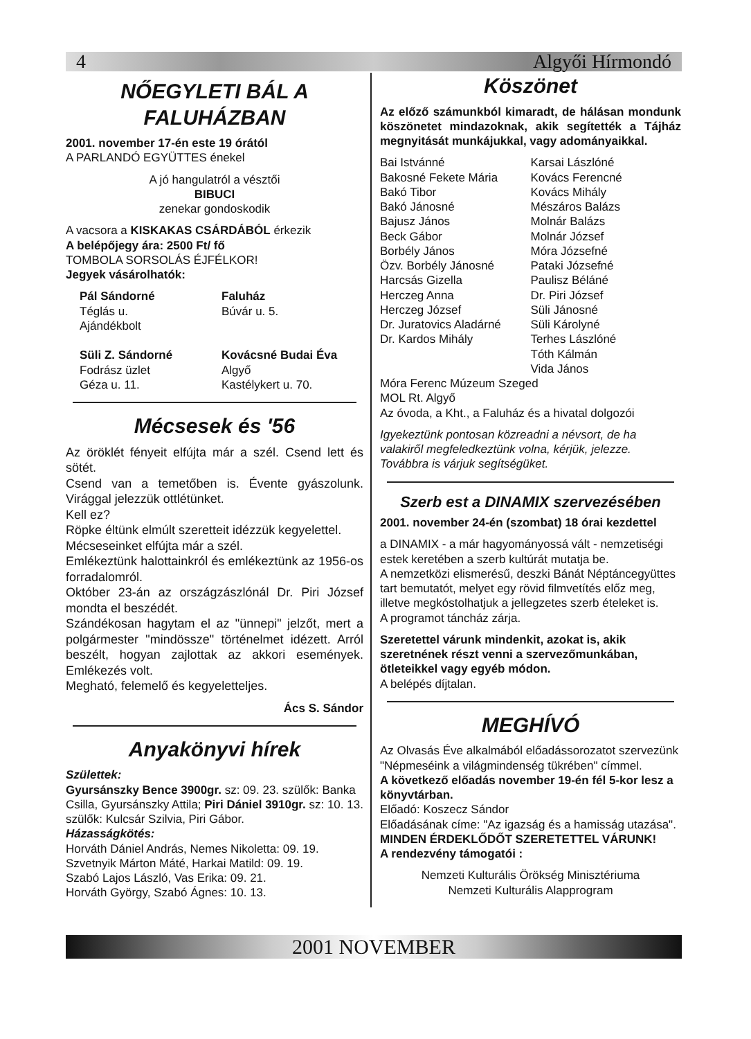4 Algyői Hírmondó
NŐEGYLETI BÁL A FALUHÁZBAN
2001. november 17-én este 19 órától
A PARLANDÓ EGYÜTTES énekel
A jó hangulatról a vésztői
BIBUCI
zenekar gondoskodik
A vacsora a KISKAKAS CSÁRDÁBÓL érkezik
A belépőjegy ára: 2500 Ft/ fő
TOMBOLA SORSOLÁS ÉJFÉLKOR!
Jegyek vásárolhatók:
Pál Sándorné
Téglás u.
Ajándékbolt
Süli Z. Sándorné
Fodrász üzlet
Géza u. 11.
Faluház
Búvár u. 5.
Kovácsné Budai Éva
Algyő
Kastélykert u. 70.
Mécsesek és '56
Az öröklét fényeit elfújta már a szél. Csend lett és sötét.
Csend van a temetőben is. Évente gyászolunk. Virággal jelezzük ottlétünket.
Kell ez?
Röpke éltünk elmúlt szeretteit idézzük kegyelettel.
Mécseseinket elfújta már a szél.
Emlékeztünk halottainkról és emlékeztünk az 1956-os forradalomról.
Október 23-án az országzászlónál Dr. Piri József mondta el beszédét.
Szándékosan hagytam el az "ünnepi" jelzőt, mert a polgármester "mindössze" történelmet idézett. Arról beszélt, hogyan zajlottak az akkori események. Emlékezés volt.
Megható, felemelő és kegyeletteljes.
Ács S. Sándor
Anyakönyvi hírek
Születtek:
Gyursánszky Bence 3900gr. sz: 09. 23. szülők: Banka Csilla, Gyursánszky Attila; Piri Dániel 3910gr. sz: 10. 13. szülők: Kulcsár Szilvia, Piri Gábor.
Házasságkötés:
Horváth Dániel András, Nemes Nikoletta: 09. 19.
Szvetnyik Márton Máté, Harkai Matild: 09. 19.
Szabó Lajos László, Vas Erika: 09. 21.
Horváth György, Szabó Ágnes: 10. 13.
Köszönet
Az előző számunkból kimaradt, de hálásan mondunk köszönetet mindazoknak, akik segítették a Tájház megnyitását munkájukkal, vagy adományaikkal.
Bai Istvánné
Bakosné Fekete Mária
Bakó Tibor
Bakó Jánosné
Bajusz János
Beck Gábor
Borbély János
Özv. Borbély Jánosné
Harcsás Gizella
Herczeg Anna
Herczeg József
Dr. Juratovics Aladárné
Dr. Kardos Mihály
Karsai Lászlóné
Kovács Ferencné
Kovács Mihály
Mészáros Balázs
Molnár Balázs
Molnár József
Móra Józsefné
Pataki Józsefné
Paulisz Béláné
Dr. Piri József
Süli Jánosné
Süli Károlyné
Terhes Lászlóné
Tóth Kálmán
Vida János
Móra Ferenc Múzeum Szeged
MOL Rt. Algyő
Az óvoda, a Kht., a Faluház és a hivatal dolgozói
Igyekeztünk pontosan közreadni a névsort, de ha valakiről megfeledkeztünk volna, kérjük, jelezze.
Továbbra is várjuk segítségüket.
Szerb est a DINAMIX szervezésében
2001. november 24-én (szombat) 18 órai kezdettel
a DINAMIX - a már hagyományossá vált - nemzetiségi estek keretében a szerb kultúrát mutatja be.
A nemzetközi elismerésű, deszki Bánát Néptáncegyüttes tart bemutatót, melyet egy rövid filmvetítés előz meg, illetve megkóstolhatjuk a jellegzetes szerb ételeket is.
A programot táncház zárja.
Szeretettel várunk mindenkit, azokat is, akik szeretnének részt venni a szervezőmunkában, ötleteikkel vagy egyéb módon.
A belépés díjtalan.
MEGHÍVÓ
Az Olvasás Éve alkalmából előadássorozatot szervezünk "Népmeséink a világmindenség tükrében" címmel.
A következő előadás november 19-én fél 5-kor lesz a könyvtárban.
Előadó: Koszecz Sándor
Előadásának címe: "Az igazság és a hamisság utazása".
MINDEN ÉRDEKLŐDŐT SZERETETTEL VÁRUNK!
A rendezvény támogatói :
Nemzeti Kulturális Örökség Minisztériuma
Nemzeti Kulturális Alapprogram
2001 NOVEMBER